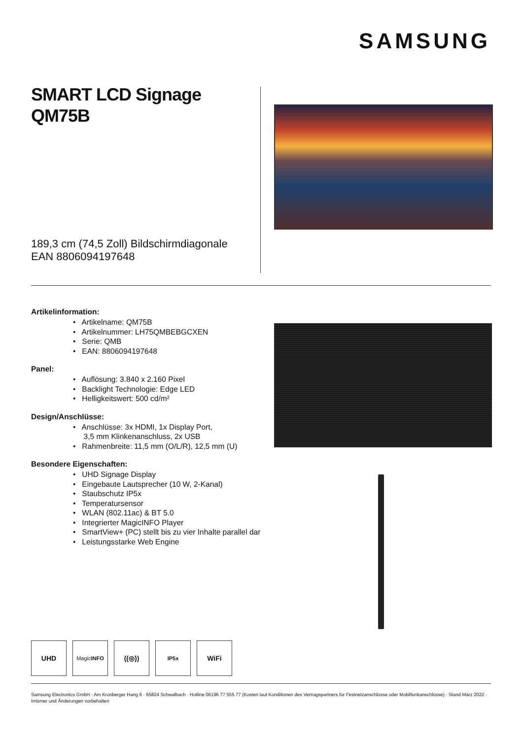SAMSUNG
SMART LCD Signage
QM75B
189,3 cm (74,5 Zoll) Bildschirmdiagonale
EAN 8806094197648
Artikelinformation:
• Artikelname: QM75B
• Artikelnummer: LH75QMBEBGCXEN
• Serie: QMB
• EAN: 8806094197648
Panel:
• Auflösung: 3.840 x 2.160 Pixel
• Backlight Technologie: Edge LED
• Helligkeitswert: 500 cd/m²
Design/Anschlüsse:
• Anschlüsse: 3x HDMI, 1x Display Port,
3,5 mm Klinkenanschluss, 2x USB
• Rahmenbreite: 11,5 mm (O/L/R), 12,5 mm (U)
Besondere Eigenschaften:
• UHD Signage Display
• Eingebaute Lautsprecher (10 W, 2-Kanal)
• Staubschutz IP5x
• Temperatursensor
• WLAN (802.11ac) & BT 5.0
• Integrierter MagicINFO Player
• SmartView+ (PC) stellt bis zu vier Inhalte parallel dar
• Leistungsstarke Web Engine
UHD
Magic INFO
((◎))
IP5x
WiFi
Samsung Electronics GmbH · Am Kronberger Hang 6 · 65824 Schwalbach · Hotline 06196 77 555 77 (Kosten laut Konditionen des Vertragspartners für Festnetzanschlüsse oder Mobilfunkanschlüsse) · Stand März 2022 · Irrtümer und Änderungen vorbehalten